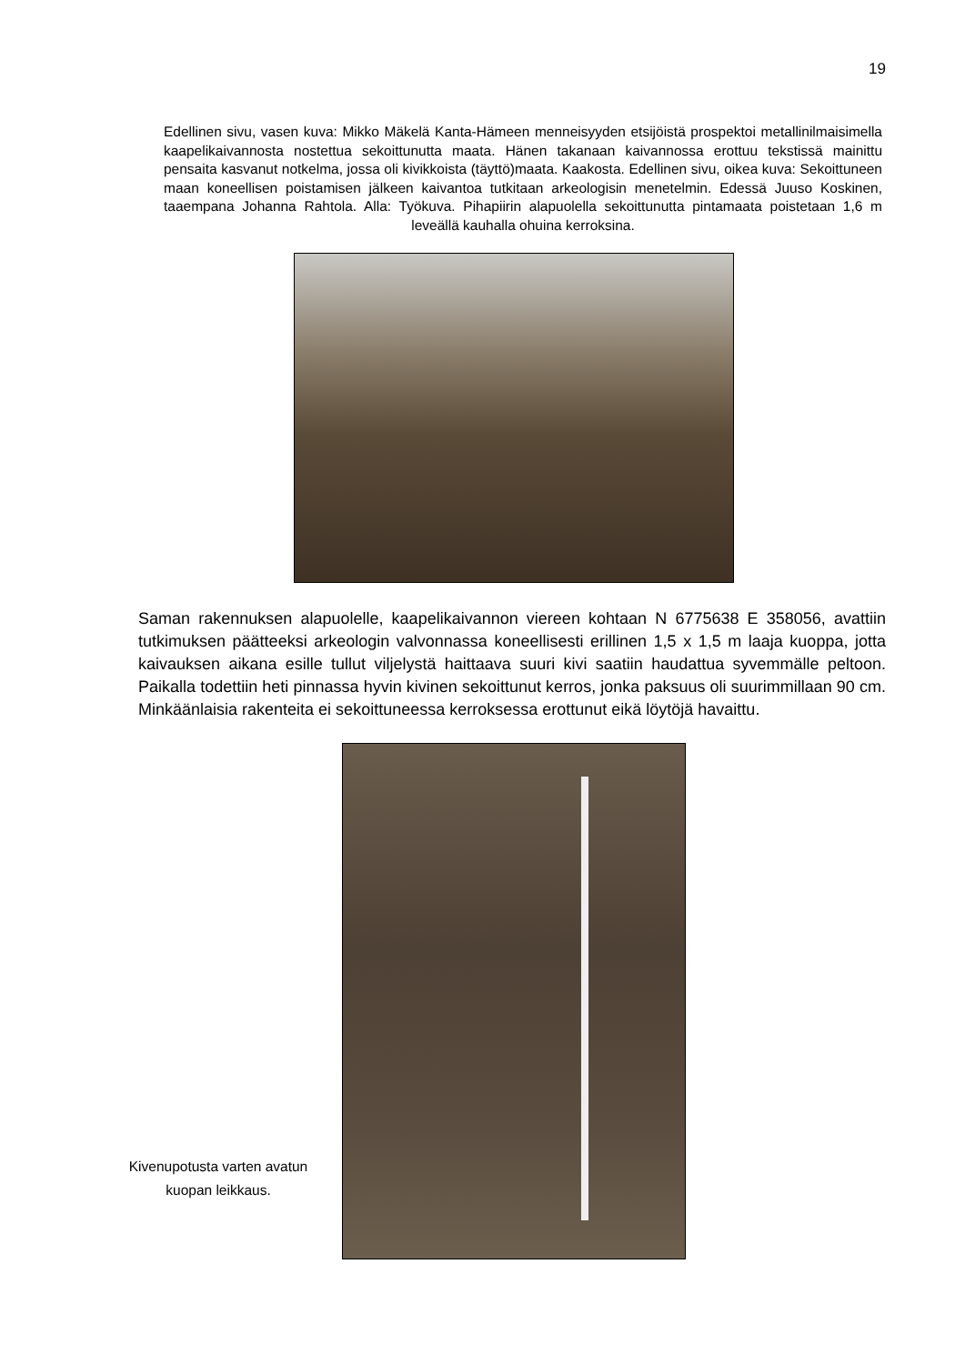19
Edellinen sivu, vasen kuva: Mikko Mäkelä Kanta-Hämeen menneisyyden etsijöistä prospektoi metallinilmaisimella kaapelikaivannosta nostettua sekoittunutta maata. Hänen takanaan kaivannossa erottuu tekstissä mainittu pensaita kasvanut notkelma, jossa oli kivikkoista (täyttö)maata. Kaakosta. Edellinen sivu, oikea kuva: Sekoittuneen maan koneellisen poistamisen jälkeen kaivantoa tutkitaan arkeologisin menetelmin. Edessä Juuso Koskinen, taaempana Johanna Rahtola. Alla: Työkuva. Pihapiirin alapuolella sekoittunutta pintamaata poistetaan 1,6 m leveällä kauhalla ohuina kerroksina.
Saman rakennuksen alapuolelle, kaapelikaivannon viereen kohtaan N 6775638 E 358056, avattiin tutkimuksen päätteeksi arkeologin valvonnassa koneellisesti erillinen 1,5 x 1,5 m laaja kuoppa, jotta kaivauksen aikana esille tullut viljelystä haittaava suuri kivi saatiin haudattua syvemmälle peltoon. Paikalla todettiin heti pinnassa hyvin kivinen sekoittunut kerros, jonka paksuus oli suurimmillaan 90 cm. Minkäänlaisia rakenteita ei sekoittuneessa kerroksessa erottunut eikä löytöjä havaittu.
Kivenupotusta varten avatun kuopan leikkaus.